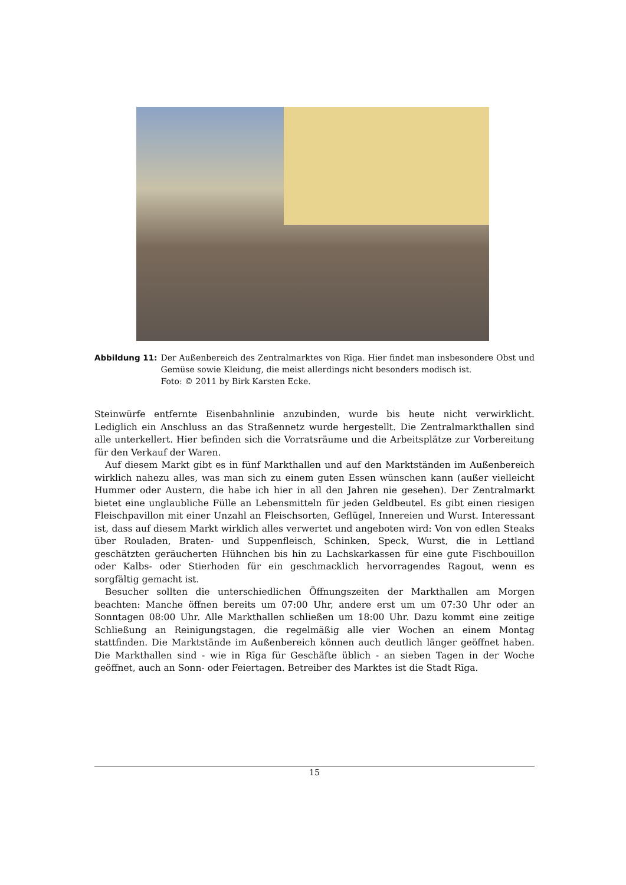Abbildung 11: Der Außenbereich des Zentralmarktes von Rīga. Hier findet man insbesondere Obst und Gemüse sowie Kleidung, die meist allerdings nicht besonders modisch ist.
Foto: © 2011 by Birk Karsten Ecke.
Steinwürfe entfernte Eisenbahnlinie anzubinden, wurde bis heute nicht verwirklicht. Lediglich ein Anschluss an das Straßennetz wurde hergestellt. Die Zentralmarkthallen sind alle unterkellert. Hier befinden sich die Vorratsräume und die Arbeitsplätze zur Vorbereitung für den Verkauf der Waren.
Auf diesem Markt gibt es in fünf Markthallen und auf den Marktständen im Außenbereich wirklich nahezu alles, was man sich zu einem guten Essen wünschen kann (außer vielleicht Hummer oder Austern, die habe ich hier in all den Jahren nie gesehen). Der Zentralmarkt bietet eine unglaubliche Fülle an Lebensmitteln für jeden Geldbeutel. Es gibt einen riesigen Fleischpavillon mit einer Unzahl an Fleischsorten, Geflügel, Innereien und Wurst. Interessant ist, dass auf diesem Markt wirklich alles verwertet und angeboten wird: Von von edlen Steaks über Rouladen, Braten- und Suppenfleisch, Schinken, Speck, Wurst, die in Lettland geschätzten geräucherten Hühnchen bis hin zu Lachskarkassen für eine gute Fischbouillon oder Kalbs- oder Stierhoden für ein geschmacklich hervorragendes Ragout, wenn es sorgfältig gemacht ist.
Besucher sollten die unterschiedlichen Öffnungszeiten der Markthallen am Morgen beachten: Manche öffnen bereits um 07:00 Uhr, andere erst um um 07:30 Uhr oder an Sonntagen 08:00 Uhr. Alle Markthallen schließen um 18:00 Uhr. Dazu kommt eine zeitige Schließung an Reinigungstagen, die regelmäßig alle vier Wochen an einem Montag stattfinden. Die Marktstände im Außenbereich können auch deutlich länger geöffnet haben. Die Markthallen sind - wie in Rīga für Geschäfte üblich - an sieben Tagen in der Woche geöffnet, auch an Sonn- oder Feiertagen. Betreiber des Marktes ist die Stadt Rīga.
15